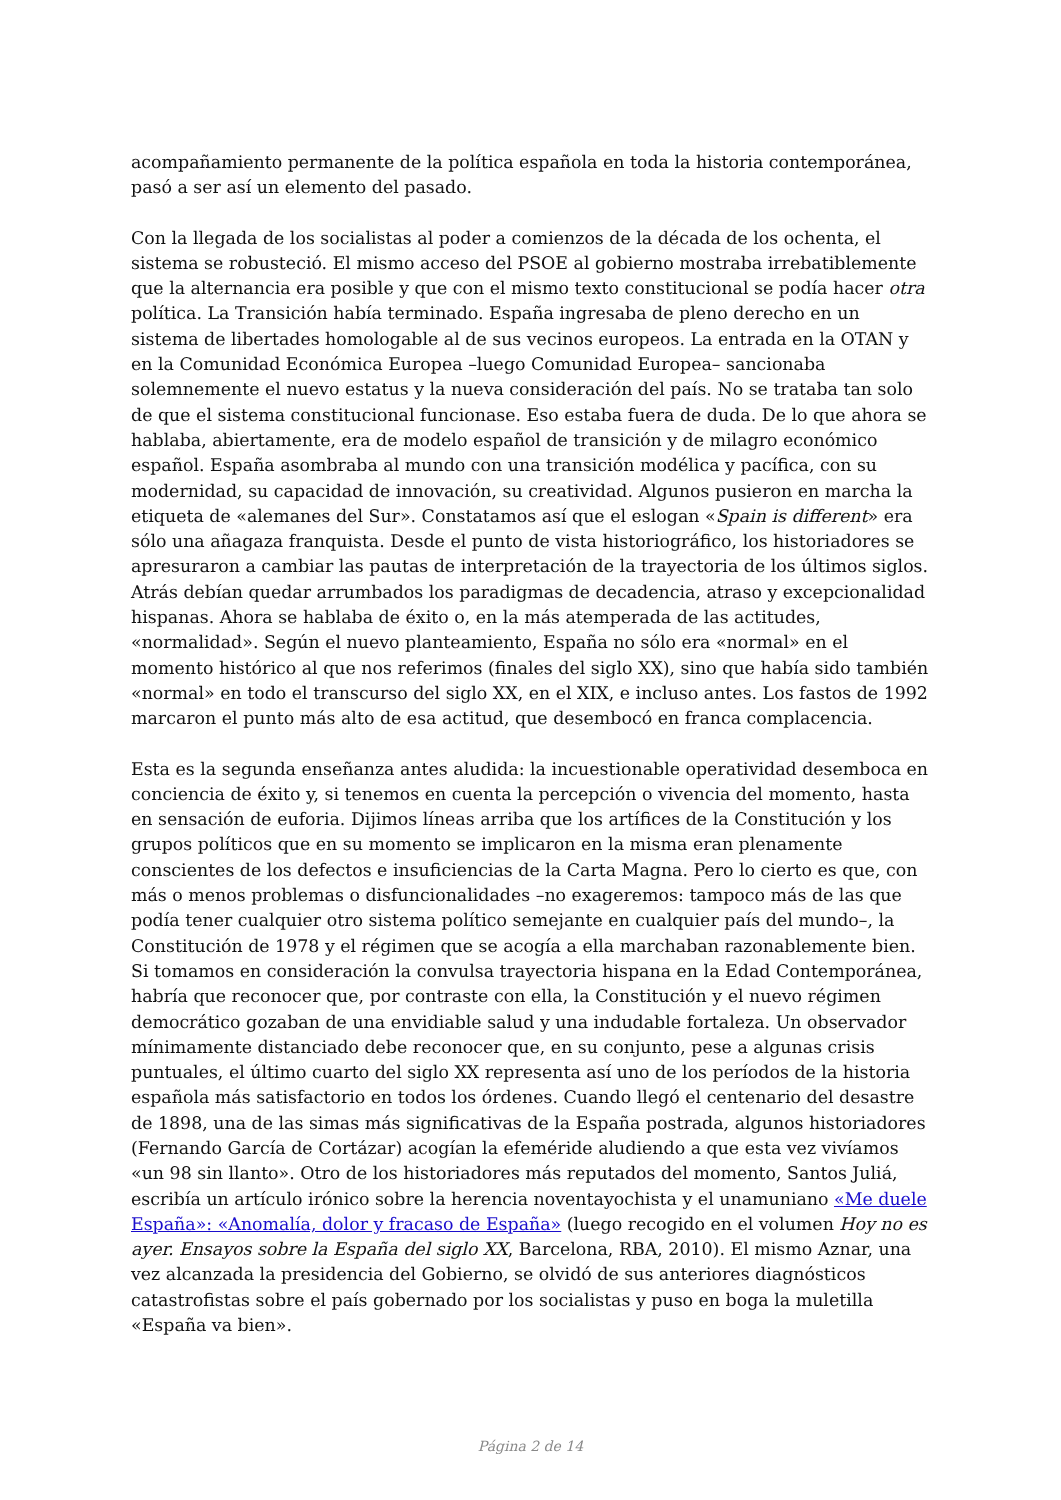acompañamiento permanente de la política española en toda la historia contemporánea, pasó a ser así un elemento del pasado.
Con la llegada de los socialistas al poder a comienzos de la década de los ochenta, el sistema se robusteció. El mismo acceso del PSOE al gobierno mostraba irrebatiblemente que la alternancia era posible y que con el mismo texto constitucional se podía hacer otra política. La Transición había terminado. España ingresaba de pleno derecho en un sistema de libertades homologable al de sus vecinos europeos. La entrada en la OTAN y en la Comunidad Económica Europea –luego Comunidad Europea– sancionaba solemnemente el nuevo estatus y la nueva consideración del país. No se trataba tan solo de que el sistema constitucional funcionase. Eso estaba fuera de duda. De lo que ahora se hablaba, abiertamente, era de modelo español de transición y de milagro económico español. España asombraba al mundo con una transición modélica y pacífica, con su modernidad, su capacidad de innovación, su creatividad. Algunos pusieron en marcha la etiqueta de «alemanes del Sur». Constatamos así que el eslogan «Spain is different» era sólo una añagaza franquista. Desde el punto de vista historiográfico, los historiadores se apresuraron a cambiar las pautas de interpretación de la trayectoria de los últimos siglos. Atrás debían quedar arrumbados los paradigmas de decadencia, atraso y excepcionalidad hispanas. Ahora se hablaba de éxito o, en la más atemperada de las actitudes, «normalidad». Según el nuevo planteamiento, España no sólo era «normal» en el momento histórico al que nos referimos (finales del siglo XX), sino que había sido también «normal» en todo el transcurso del siglo XX, en el XIX, e incluso antes. Los fastos de 1992 marcaron el punto más alto de esa actitud, que desembocó en franca complacencia.
Esta es la segunda enseñanza antes aludida: la incuestionable operatividad desemboca en conciencia de éxito y, si tenemos en cuenta la percepción o vivencia del momento, hasta en sensación de euforia. Dijimos líneas arriba que los artífices de la Constitución y los grupos políticos que en su momento se implicaron en la misma eran plenamente conscientes de los defectos e insuficiencias de la Carta Magna. Pero lo cierto es que, con más o menos problemas o disfuncionalidades –no exageremos: tampoco más de las que podía tener cualquier otro sistema político semejante en cualquier país del mundo–, la Constitución de 1978 y el régimen que se acogía a ella marchaban razonablemente bien. Si tomamos en consideración la convulsa trayectoria hispana en la Edad Contemporánea, habría que reconocer que, por contraste con ella, la Constitución y el nuevo régimen democrático gozaban de una envidiable salud y una indudable fortaleza. Un observador mínimamente distanciado debe reconocer que, en su conjunto, pese a algunas crisis puntuales, el último cuarto del siglo XX representa así uno de los períodos de la historia española más satisfactorio en todos los órdenes. Cuando llegó el centenario del desastre de 1898, una de las simas más significativas de la España postrada, algunos historiadores (Fernando García de Cortázar) acogían la efeméride aludiendo a que esta vez vivíamos «un 98 sin llanto». Otro de los historiadores más reputados del momento, Santos Juliá, escribía un artículo irónico sobre la herencia noventayochista y el unamuniano «Me duele España»: «Anomalía, dolor y fracaso de España» (luego recogido en el volumen Hoy no es ayer. Ensayos sobre la España del siglo XX, Barcelona, RBA, 2010). El mismo Aznar, una vez alcanzada la presidencia del Gobierno, se olvidó de sus anteriores diagnósticos catastrofistas sobre el país gobernado por los socialistas y puso en boga la muletilla «España va bien».
Página 2 de 14